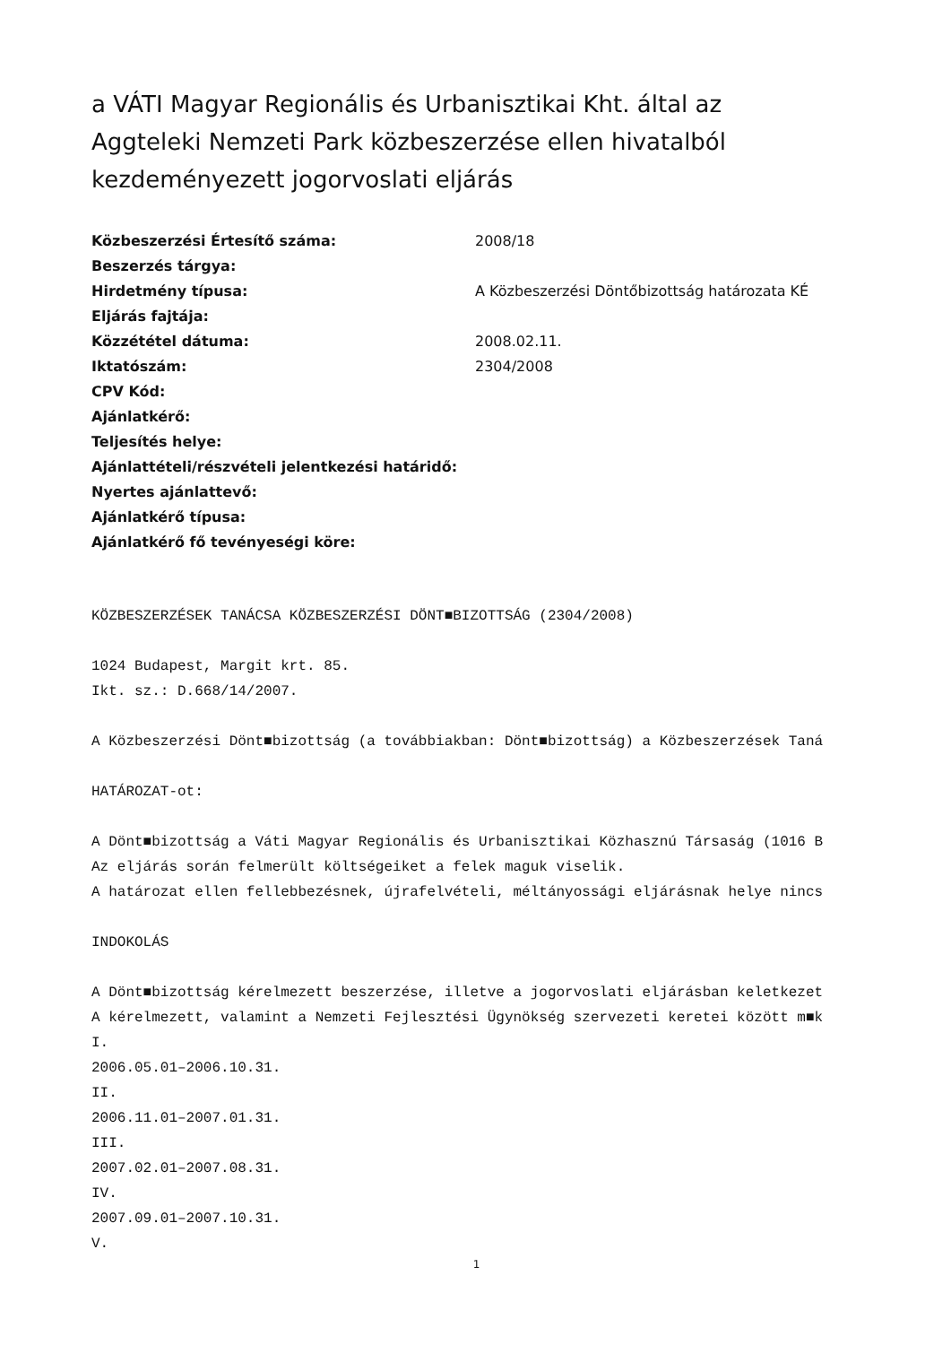a VÁTI Magyar Regionális és Urbanisztikai Kht. által az Aggteleki Nemzeti Park közbeszerzése ellen hivatalból kezdeményezett jogorvoslati eljárás
| Közbeszerzési Értesítő száma: | 2008/18 |
| Beszerzés tárgya: | |
| Hirdetmény típusa: | A Közbeszerzési Döntőbizottság határozata KÉ |
| Eljárás fajtája: | |
| Közzététel dátuma: | 2008.02.11. |
| Iktatószám: | 2304/2008 |
| CPV Kód: | |
| Ajánlatkérő: | |
| Teljesítés helye: | |
| Ajánlattételi/részvételi jelentkezési határidő: | |
| Nyertes ajánlattevő: | |
| Ajánlatkérő típusa: | |
| Ajánlatkérő fő tevényeségi köre: | |
KÖZBESZERZÉSEK TANÁCSA KÖZBESZERZÉSI DÖNT■BIZOTTSÁG (2304/2008) 1024 Budapest, Margit krt. 85. Ikt. sz.: D.668/14/2007. A Közbeszerzési Dönt■bizottság (a továbbiakban: Dönt■bizottság) a Közbeszerzések Taná HATÁROZAT-ot: A Dönt■bizottság a Váti Magyar Regionális és Urbanisztikai Közhasznú Társaság (1016 B Az eljárás során felmerült költségeiket a felek maguk viselik. A határozat ellen fellebbezésnek, újrafelvételi, méltányossági eljárásnak helye nincs INDOKOLÁS A Dönt■bizottság kérelmezett beszerzése, illetve a jogorvoslati eljárásban keletkezet A kérelmezett, valamint a Nemzeti Fejlesztési Ügynökség szervezeti keretei között m■k I. 2006.05.01–2006.10.31. II. 2006.11.01–2007.01.31. III. 2007.02.01–2007.08.31. IV. 2007.09.01–2007.10.31. V.
1